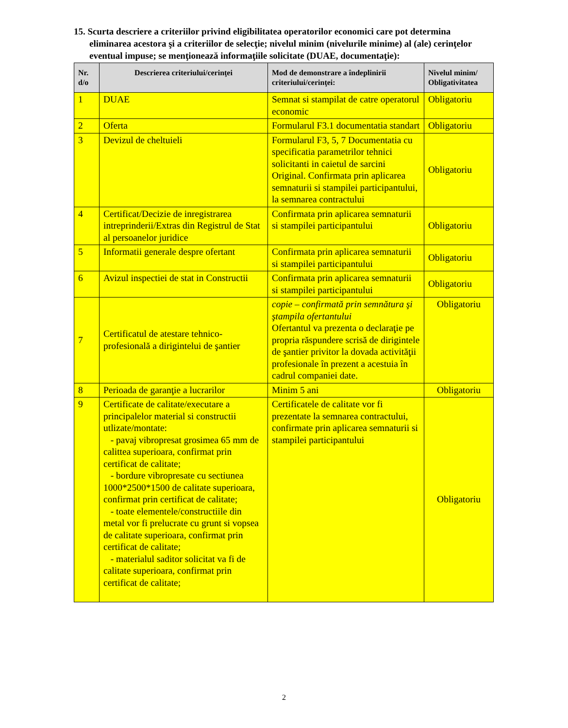15. Scurta descriere a criteriilor privind eligibilitatea operatorilor economici care pot determina eliminarea acestora şi a criteriilor de selecţie; nivelul minim (nivelurile minime) al (ale) cerinţelor eventual impuse; se menţionează informaţiile solicitate (DUAE, documentaţie):
| Nr. d/o | Descrierea criteriului/cerinţei | Mod de demonstrare a îndeplinirii criteriului/cerinţei: | Nivelul minim/ Obligativitatea |
| --- | --- | --- | --- |
| 1 | DUAE | Semnat si stampilat de catre operatorul economic | Obligatoriu |
| 2 | Oferta | Formularul F3.1 documentatia standart | Obligatoriu |
| 3 | Devizul de cheltuieli | Formularul F3, 5, 7 Documentatia cu specificatia parametrilor tehnici solicitanti in caietul de sarcini Original. Confirmata prin aplicarea semnaturii si stampilei participantului, la semnarea contractului | Obligatoriu |
| 4 | Certificat/Decizie de inregistrarea intreprinderii/Extras din Registrul de Stat al persoanelor juridice | Confirmata prin aplicarea semnaturii si stampilei participantului | Obligatoriu |
| 5 | Informatii generale despre ofertant | Confirmata prin aplicarea semnaturii si stampilei participantului | Obligatoriu |
| 6 | Avizul inspectiei de stat in Constructii | Confirmata prin aplicarea semnaturii si stampilei participantului | Obligatoriu |
| 7 | Certificatul de atestare tehnico-profesională a dirigintelui de şantier | copie – confirmată prin semnătura şi ştampila ofertantului Ofertantul va prezenta o declaraţie pe propria răspundere scrisă de dirigintele de şantier privitor la dovada activităţii profesionale în prezent a acestuia în cadrul companiei date. | Obligatoriu |
| 8 | Perioada de garanţie a lucrarilor | Minim 5 ani | Obligatoriu |
| 9 | Certificate de calitate/executare a principalelor material si constructii utlizate/montate: - pavaj vibropresat grosimea 65 mm de calittea superioara, confirmat prin certificat de calitate; - bordure vibropresate cu sectiunea 1000*2500*1500 de calitate superioara, confirmat prin certificat de calitate; - toate elementele/constructiile din metal vor fi prelucrate cu grunt si vopsea de calitate superioara, confirmat prin certificat de calitate; - materialul saditor solicitat va fi de calitate superioara, confirmat prin certificat de calitate; | Certificatele de calitate vor fi prezentate la semnarea contractului, confirmate prin aplicarea semnaturii si stampilei participantului | Obligatoriu |
2